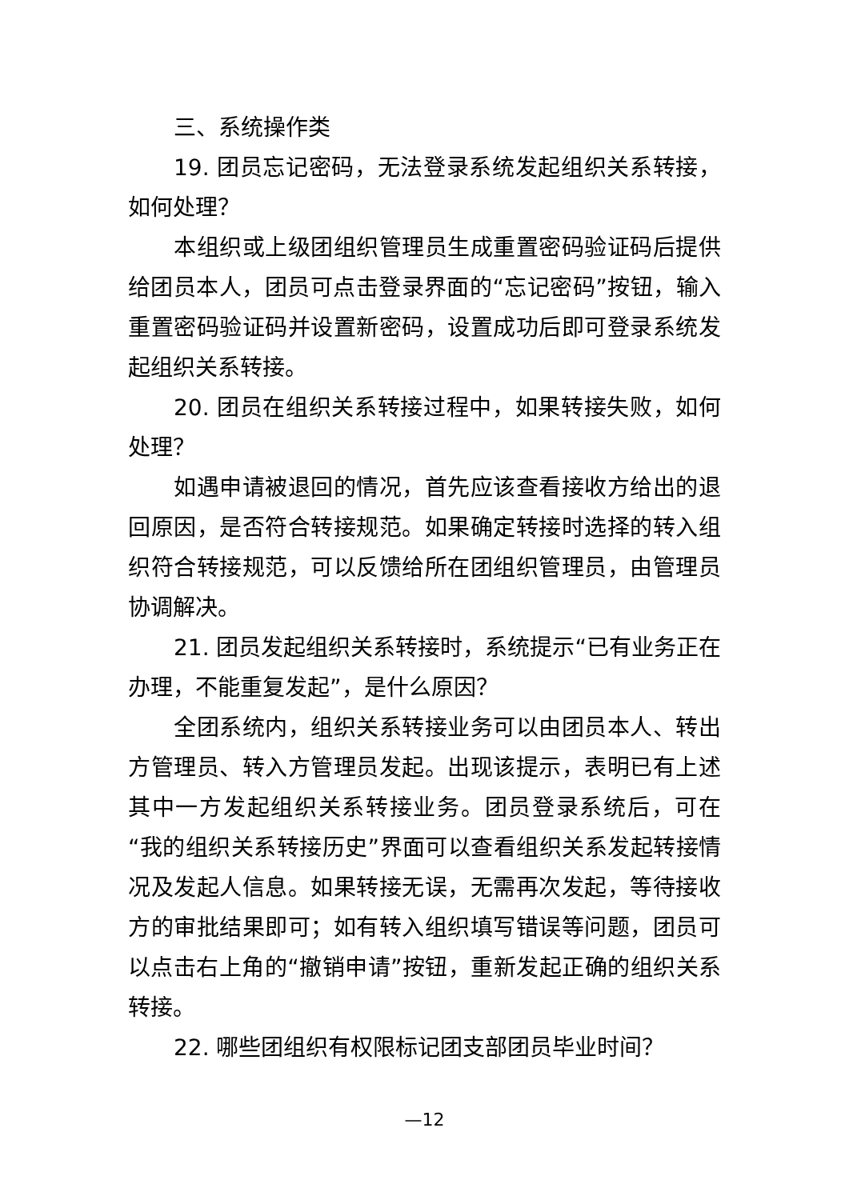三、系统操作类
19. 团员忘记密码，无法登录系统发起组织关系转接，如何处理？
本组织或上级团组织管理员生成重置密码验证码后提供给团员本人，团员可点击登录界面的“忘记密码”按钮，输入重置密码验证码并设置新密码，设置成功后即可登录系统发起组织关系转接。
20. 团员在组织关系转接过程中，如果转接失败，如何处理？
如遇申请被退回的情况，首先应该查看接收方给出的退回原因，是否符合转接规范。如果确定转接时选择的转入组织符合转接规范，可以反馈给所在团组织管理员，由管理员协调解决。
21. 团员发起组织关系转接时，系统提示“已有业务正在办理，不能重复发起”，是什么原因？
全团系统内，组织关系转接业务可以由团员本人、转出方管理员、转入方管理员发起。出现该提示，表明已有上述其中一方发起组织关系转接业务。团员登录系统后，可在“我的组织关系转接历史”界面可以查看组织关系发起转接情况及发起人信息。如果转接无误，无需再次发起，等待接收方的审批结果即可；如有转入组织填写错误等问题，团员可以点击右上角的“撤销申请”按钮，重新发起正确的组织关系转接。
22. 哪些团组织有权限标记团支部团员毕业时间？
—12